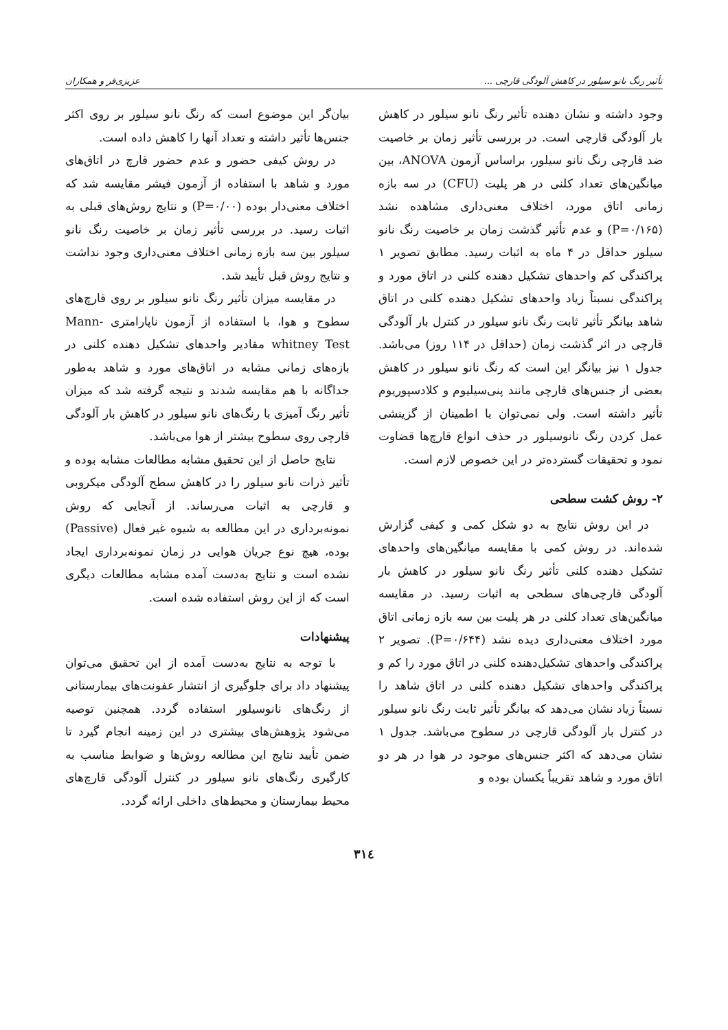تأثیر رنگ نانو سیلور در کاهش آلودگی قارچی ... عزیزی‌فر و همکاران
وجود داشته و نشان دهنده تأثیر رنگ نانو سیلور در کاهش بار آلودگی قارچی است. در بررسی تأثیر زمان بر خاصیت ضد قارچی رنگ نانو سیلور، براساس آزمون ANOVA، بین میانگین‌های تعداد کلنی در هر پلیت (CFU) در سه بازه زمانی اتاق مورد، اختلاف معنی‌داری مشاهده نشد (P=۰/۱۶۵) و عدم تأثیر گذشت زمان بر خاصیت رنگ نانو سیلور حداقل در ۴ ماه به اثبات رسید. مطابق تصویر ۱ پراکندگی کم واحدهای تشکیل دهنده کلنی در اتاق مورد و پراکندگی نسبتاً زیاد واحدهای تشکیل دهنده کلنی در اتاق شاهد بیانگر تأثیر ثابت رنگ نانو سیلور در کنترل بار آلودگی قارچی در اثر گذشت زمان (حداقل در ۱۱۴ روز) می‌باشد. جدول ۱ نیز بیانگر این است که رنگ نانو سیلور در کاهش بعضی از جنس‌های قارچی مانند پنی‌سیلیوم و کلادسپوریوم تأثیر داشته است. ولی نمی‌توان با اطمینان از گزینشی عمل کردن رنگ نانوسیلور در حذف انواع قارچ‌ها قضاوت نمود و تحقیقات گسترده‌تر در این خصوص لازم است.
۲- روش کشت سطحی
در این روش نتایج به دو شکل کمی و کیفی گزارش شده‌اند. در روش کمی با مقایسه میانگین‌های واحدهای تشکیل دهنده کلنی تأثیر رنگ نانو سیلور در کاهش بار آلودگی قارچی‌های سطحی به اثبات رسید. در مقایسه میانگین‌های تعداد کلنی در هر پلیت بین سه بازه زمانی اتاق مورد اختلاف معنی‌داری دیده نشد (P=۰/۶۴۴). تصویر ۲ پراکندگی واحدهای تشکیل‌دهنده کلنی در اتاق مورد را کم و پراکندگی واحدهای تشکیل دهنده کلنی در اتاق شاهد را نسبتاً زیاد نشان می‌دهد که بیانگر تأثیر ثابت رنگ نانو سیلور در کنترل بار آلودگی قارچی در سطوح می‌باشد. جدول ۱ نشان می‌دهد که اکثر جنس‌های موجود در هوا در هر دو اتاق مورد و شاهد تقریباً یکسان بوده و
بیان‌گر این موضوع است که رنگ نانو سیلور بر روی اکثر جنس‌ها تأثیر داشته و تعداد آنها را کاهش داده است.
در روش کیفی حضور و عدم حضور قارچ در اتاق‌های مورد و شاهد با استفاده از آزمون فیشر مقایسه شد که اختلاف معنی‌دار بوده (P=۰/۰۰) و نتایج روش‌های قبلی به اثبات رسید. در بررسی تأثیر زمان بر خاصیت رنگ نانو سیلور بین سه بازه زمانی اختلاف معنی‌داری وجود نداشت و نتایج روش قبل تأیید شد.
در مقایسه میزان تأثیر رنگ نانو سیلور بر روی قارچ‌های سطوح و هوا، با استفاده از آزمون ناپارامتری Mann-whitney Test مقادیر واحدهای تشکیل دهنده کلنی در بازه‌های زمانی مشابه در اتاق‌های مورد و شاهد به‌طور جداگانه با هم مقایسه شدند و نتیجه گرفته شد که میزان تأثیر رنگ آمیزی با رنگ‌های نانو سیلور در کاهش بار آلودگی قارچی روی سطوح بیشتر از هوا می‌باشد.
نتایج حاصل از این تحقیق مشابه مطالعات مشابه بوده و تأثیر ذرات نانو سیلور را در کاهش سطح آلودگی میکروبی و قارچی به اثبات می‌رساند. از آنجایی که روش نمونه‌برداری در این مطالعه به شیوه غیر فعال (Passive) بوده، هیچ نوع جریان هوایی در زمان نمونه‌برداری ایجاد نشده است و نتایج به‌دست آمده مشابه مطالعات دیگری است که از این روش استفاده شده است.
پیشنهادات
با توجه به نتایج به‌دست آمده از این تحقیق می‌توان پیشنهاد داد برای جلوگیری از انتشار عفونت‌های بیمارستانی از رنگ‌های نانوسیلور استفاده گردد. همچنین توصیه می‌شود پژوهش‌های بیشتری در این زمینه انجام گیرد تا ضمن تأیید نتایج این مطالعه روش‌ها و ضوابط مناسب به کارگیری رنگ‌های نانو سیلور در کنترل آلودگی قارچ‌های محیط بیمارستان و محیط‌های داخلی ارائه گردد.
۳۱٤